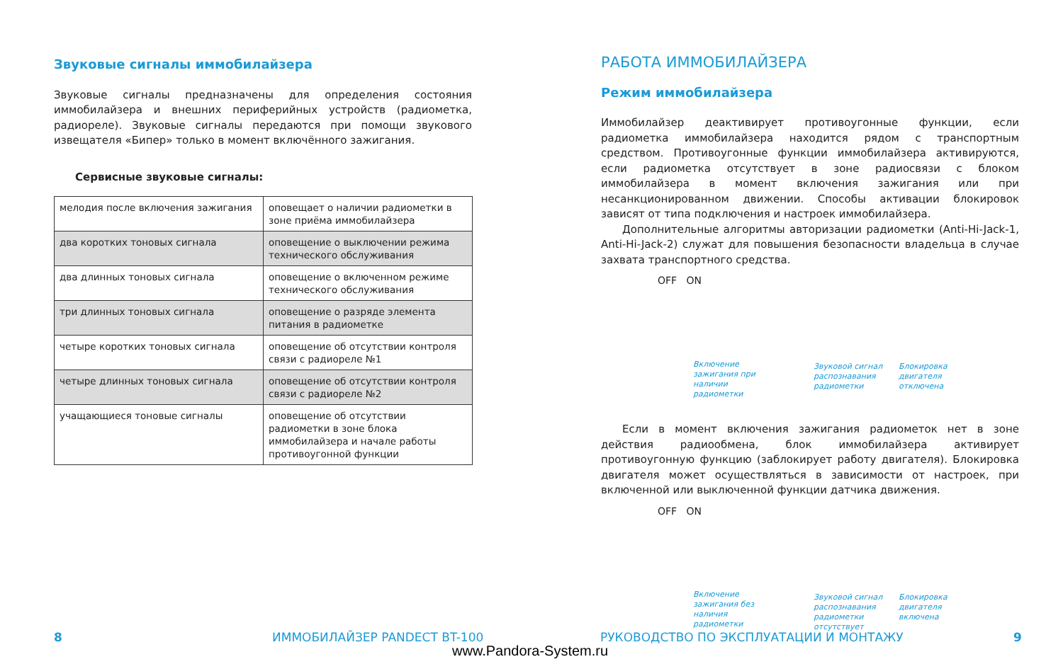Звуковые сигналы иммобилайзера
Звуковые сигналы предназначены для определения состояния иммобилайзера и внешних периферийных устройств (радиометка, радиореле). Звуковые сигналы передаются при помощи звукового извещателя «Бипер» только в момент включённого зажигания.
Сервисные звуковые сигналы:
| мелодия после включения зажигания | оповещает о наличии радиометки в зоне приёма иммобилайзера |
| два коротких тоновых сигнала | оповещение о выключении режима технического обслуживания |
| два длинных тоновых сигнала | оповещение о включенном режиме технического обслуживания |
| три длинных тоновых сигнала | оповещение о разряде элемента питания в радиометке |
| четыре коротких тоновых сигнала | оповещение об отсутствии контроля связи с радиореле №1 |
| четыре длинных тоновых сигнала | оповещение об отсутствии контроля связи с радиореле №2 |
| учащающиеся тоновые сигналы | оповещение об отсутствии радиометки в зоне блока иммобилайзера и начале работы противоугонной функции |
РАБОТА ИММОБИЛАЙЗЕРА
Режим иммобилайзера
Иммобилайзер деактивирует противоугонные функции, если радиометка иммобилайзера находится рядом с транспортным средством. Противоугонные функции иммобилайзера активируются, если радиометка отсутствует в зоне радиосвязи с блоком иммобилайзера в момент включения зажигания или при несанкционированном движении. Способы активации блокировок зависят от типа подключения и настроек иммобилайзера.
Дополнительные алгоритмы авторизации радиометки (Anti-Hi-Jack-1, Anti-Hi-Jack-2) служат для повышения безопасности владельца в случае захвата транспортного средства.
OFF ON
Включение зажигания при наличии радиометки
Звуковой сигнал распознавания радиометки
Блокировка двигателя отключена
Если в момент включения зажигания радиометок нет в зоне действия радиообмена, блок иммобилайзера активирует противоугонную функцию (заблокирует работу двигателя). Блокировка двигателя может осуществляться в зависимости от настроек, при включенной или выключенной функции датчика движения.
OFF ON
Включение зажигания без наличия радиометки
Звуковой сигнал распознавания радиометки отсутствует
Блокировка двигателя включена
8 ИММОБИЛАЙЗЕР PANDECT BT-100 РУКОВОДСТВО ПО ЭКСПЛУАТАЦИИ И МОНТАЖУ 9
www.Pandora-System.ru